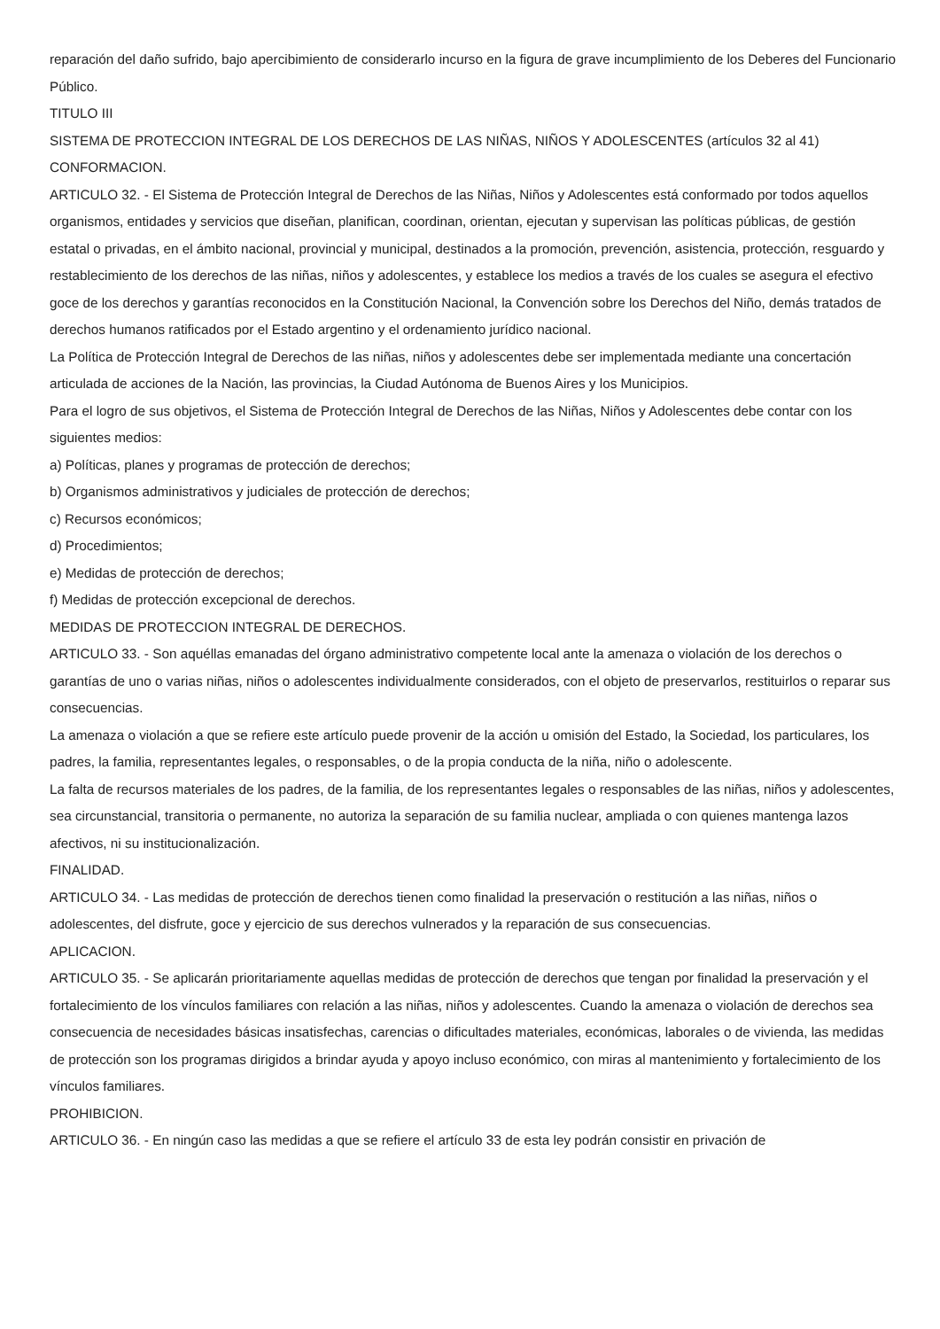reparación del daño sufrido, bajo apercibimiento de considerarlo incurso en la figura de grave incumplimiento de los Deberes del Funcionario Público.
TITULO III
SISTEMA DE PROTECCION INTEGRAL DE LOS DERECHOS DE LAS NIÑAS, NIÑOS Y ADOLESCENTES (artículos 32 al 41)
CONFORMACION.
ARTICULO 32. - El Sistema de Protección Integral de Derechos de las Niñas, Niños y Adolescentes está conformado por todos aquellos organismos, entidades y servicios que diseñan, planifican, coordinan, orientan, ejecutan y supervisan las políticas públicas, de gestión estatal o privadas, en el ámbito nacional, provincial y municipal, destinados a la promoción, prevención, asistencia, protección, resguardo y restablecimiento de los derechos de las niñas, niños y adolescentes, y establece los medios a través de los cuales se asegura el efectivo goce de los derechos y garantías reconocidos en la Constitución Nacional, la Convención sobre los Derechos del Niño, demás tratados de derechos humanos ratificados por el Estado argentino y el ordenamiento jurídico nacional.
La Política de Protección Integral de Derechos de las niñas, niños y adolescentes debe ser implementada mediante una concertación articulada de acciones de la Nación, las provincias, la Ciudad Autónoma de Buenos Aires y los Municipios.
Para el logro de sus objetivos, el Sistema de Protección Integral de Derechos de las Niñas, Niños y Adolescentes debe contar con los siguientes medios:
a) Políticas, planes y programas de protección de derechos;
b) Organismos administrativos y judiciales de protección de derechos;
c) Recursos económicos;
d) Procedimientos;
e) Medidas de protección de derechos;
f) Medidas de protección excepcional de derechos.
MEDIDAS DE PROTECCION INTEGRAL DE DERECHOS.
ARTICULO 33. - Son aquéllas emanadas del órgano administrativo competente local ante la amenaza o violación de los derechos o garantías de uno o varias niñas, niños o adolescentes individualmente considerados, con el objeto de preservarlos, restituirlos o reparar sus consecuencias.
La amenaza o violación a que se refiere este artículo puede provenir de la acción u omisión del Estado, la Sociedad, los particulares, los padres, la familia, representantes legales, o responsables, o de la propia conducta de la niña, niño o adolescente.
La falta de recursos materiales de los padres, de la familia, de los representantes legales o responsables de las niñas, niños y adolescentes, sea circunstancial, transitoria o permanente, no autoriza la separación de su familia nuclear, ampliada o con quienes mantenga lazos afectivos, ni su institucionalización.
FINALIDAD.
ARTICULO 34. - Las medidas de protección de derechos tienen como finalidad la preservación o restitución a las niñas, niños o adolescentes, del disfrute, goce y ejercicio de sus derechos vulnerados y la reparación de sus consecuencias.
APLICACION.
ARTICULO 35. - Se aplicarán prioritariamente aquellas medidas de protección de derechos que tengan por finalidad la preservación y el fortalecimiento de los vínculos familiares con relación a las niñas, niños y adolescentes. Cuando la amenaza o violación de derechos sea consecuencia de necesidades básicas insatisfechas, carencias o dificultades materiales, económicas, laborales o de vivienda, las medidas de protección son los programas dirigidos a brindar ayuda y apoyo incluso económico, con miras al mantenimiento y fortalecimiento de los vínculos familiares.
PROHIBICION.
ARTICULO 36. - En ningún caso las medidas a que se refiere el artículo 33 de esta ley podrán consistir en privación de